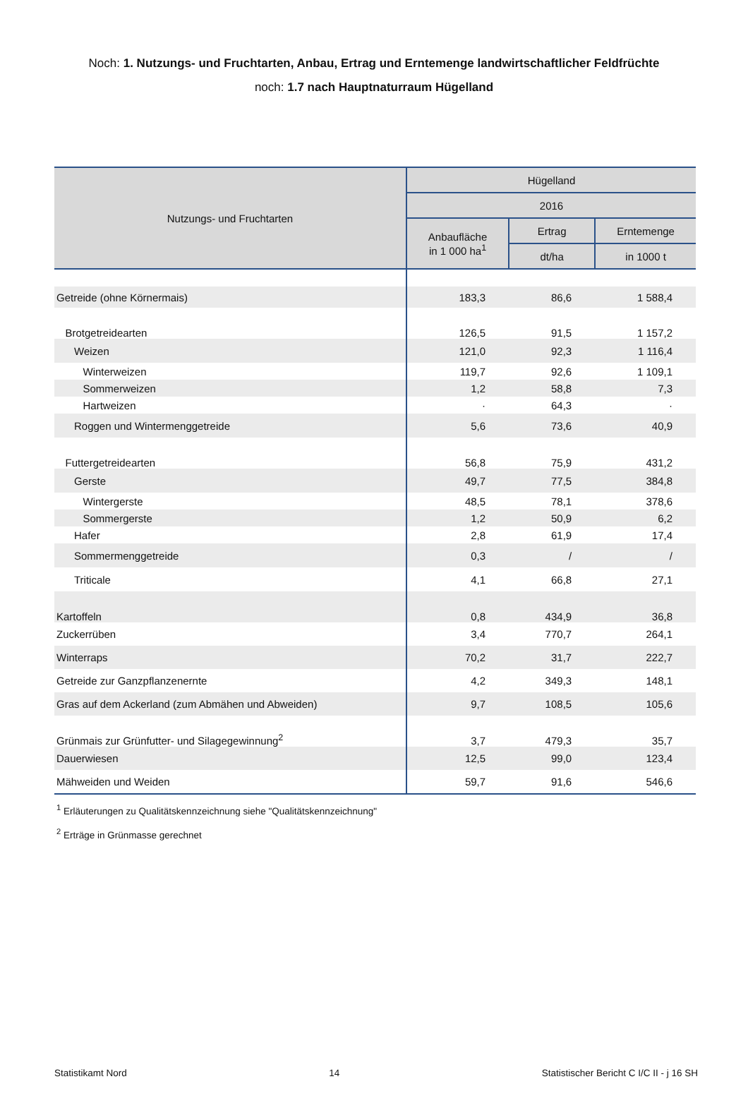Noch: 1. Nutzungs- und Fruchtarten, Anbau, Ertrag und Erntemenge landwirtschaftlicher Feldfrüchte
noch: 1.7 nach Hauptnaturraum Hügelland
| Nutzungs- und Fruchtarten | Hügelland | | |
| --- | --- | --- | --- |
| | 2016 | | |
| | Anbaufläche in 1 000 ha<sup>1</sup> | Ertrag | Erntemenge |
| | | dt/ha | in 1000 t |
| Getreide (ohne Körnermais) | 183,3 | 86,6 | 1 588,4 |
| Brotgetreidearten | 126,5 | 91,5 | 1 157,2 |
| Weizen | 121,0 | 92,3 | 1 116,4 |
| Winterweizen | 119,7 | 92,6 | 1 109,1 |
| Sommerweizen | 1,2 | 58,8 | 7,3 |
| Hartweizen | · | 64,3 | · |
| Roggen und Wintermenggetreide | 5,6 | 73,6 | 40,9 |
| Futtergetreidearten | 56,8 | 75,9 | 431,2 |
| Gerste | 49,7 | 77,5 | 384,8 |
| Wintergerste | 48,5 | 78,1 | 378,6 |
| Sommergerste | 1,2 | 50,9 | 6,2 |
| Hafer | 2,8 | 61,9 | 17,4 |
| Sommermenggetreide | 0,3 | / | / |
| Triticale | 4,1 | 66,8 | 27,1 |
| Kartoffeln | 0,8 | 434,9 | 36,8 |
| Zuckerrüben | 3,4 | 770,7 | 264,1 |
| Winterraps | 70,2 | 31,7 | 222,7 |
| Getreide zur Ganzpflanzenernte | 4,2 | 349,3 | 148,1 |
| Gras auf dem Ackerland (zum Abmähen und Abweiden) | 9,7 | 108,5 | 105,6 |
| Grünmais zur Grünfutter- und Silagegewinnung<sup>2</sup> | 3,7 | 479,3 | 35,7 |
| Dauerwiesen | 12,5 | 99,0 | 123,4 |
| Mähweiden und Weiden | 59,7 | 91,6 | 546,6 |
<sup>1</sup> Erläuterungen zu Qualitätskennzeichnung siehe "Qualitätskennzeichnung"
<sup>2</sup> Erträge in Grünmasse gerechnet
Statistikamt Nord 14 Statistischer Bericht C I/C II - j 16 SH